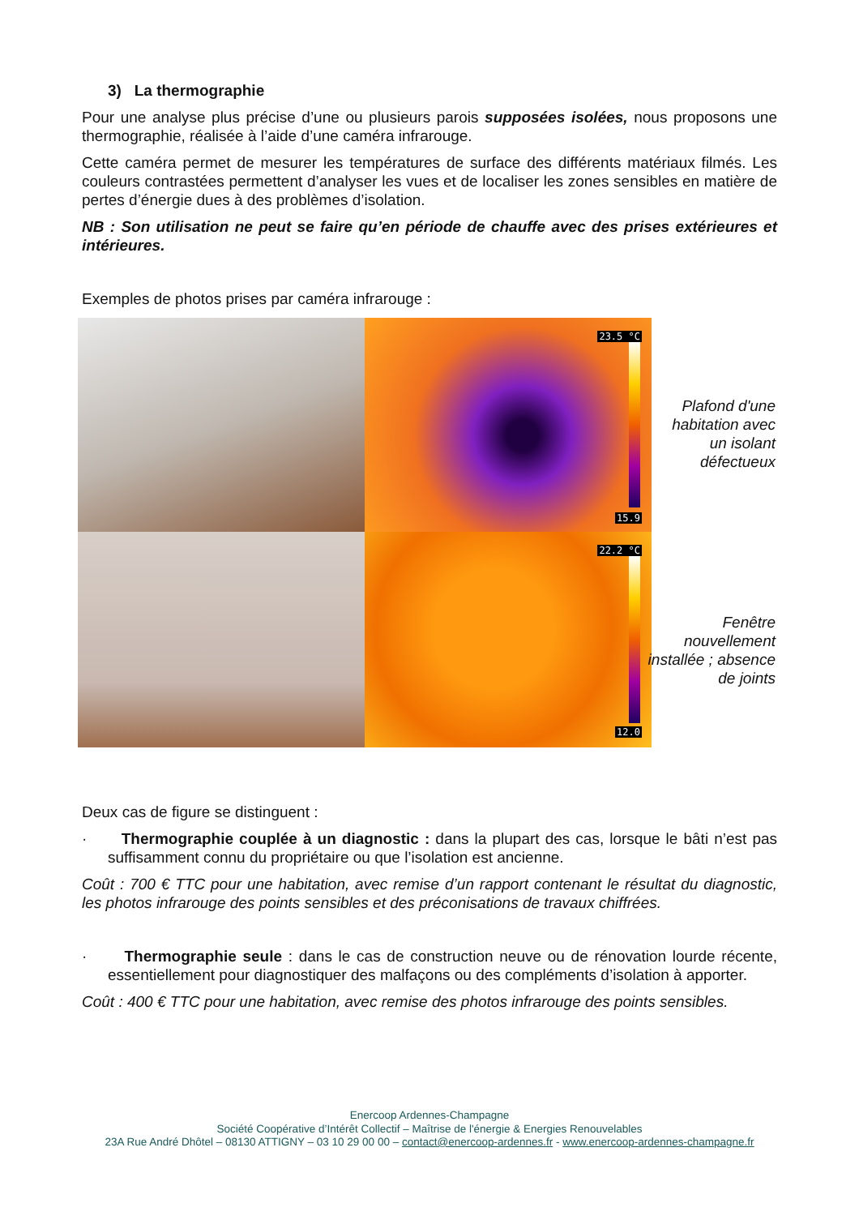3) La thermographie
Pour une analyse plus précise d’une ou plusieurs parois supposées isolées, nous proposons une thermographie, réalisée à l’aide d’une caméra infrarouge.
Cette caméra permet de mesurer les températures de surface des différents matériaux filmés. Les couleurs contrastées permettent d’analyser les vues et de localiser les zones sensibles en matière de pertes d’énergie dues à des problèmes d’isolation.
NB : Son utilisation ne peut se faire qu’en période de chauffe avec des prises extérieures et intérieures.
Exemples de photos prises par caméra infrarouge :
23.5 °C
15.9
22.2 °C
12.0
Plafond d'une habitation avec un isolant défectueux
Fenêtre nouvellement installée ; absence de joints
Deux cas de figure se distinguent :
· Thermographie couplée à un diagnostic : dans la plupart des cas, lorsque le bâti n’est pas suffisamment connu du propriétaire ou que l’isolation est ancienne.
Coût : 700 € TTC pour une habitation, avec remise d’un rapport contenant le résultat du diagnostic, les photos infrarouge des points sensibles et des préconisations de travaux chiffrées.
· Thermographie seule : dans le cas de construction neuve ou de rénovation lourde récente, essentiellement pour diagnostiquer des malfaçons ou des compléments d’isolation à apporter.
Coût : 400 € TTC pour une habitation, avec remise des photos infrarouge des points sensibles.
Enercoop Ardennes-Champagne
Société Coopérative d’Intérêt Collectif – Maîtrise de l'énergie & Energies Renouvelables
23A Rue André Dhôtel – 08130 ATTIGNY – 03 10 29 00 00 – contact@enercoop-ardennes.fr - www.enercoop-ardennes-champagne.fr